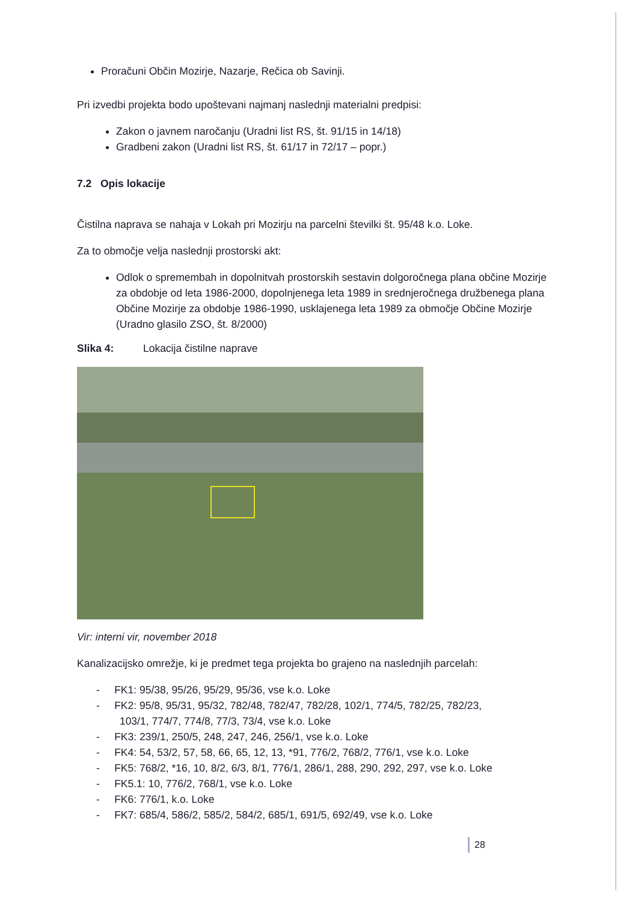Proračuni Občin Mozirje, Nazarje, Rečica ob Savinji.
Pri izvedbi projekta bodo upoštevani najmanj naslednji materialni predpisi:
Zakon o javnem naročanju (Uradni list RS, št. 91/15 in 14/18)
Gradbeni zakon (Uradni list RS, št. 61/17 in 72/17 – popr.)
7.2 Opis lokacije
Čistilna naprava se nahaja v Lokah pri Mozirju na parcelni številki št. 95/48 k.o. Loke.
Za to območje velja naslednji prostorski akt:
Odlok o spremembah in dopolnitvah prostorskih sestavin dolgoročnega plana občine Mozirje za obdobje od leta 1986-2000, dopolnjenega leta 1989 in srednjeročnega družbenega plana Občine Mozirje za obdobje 1986-1990, usklajenega leta 1989 za območje Občine Mozirje (Uradno glasilo ZSO, št. 8/2000)
Slika 4: Lokacija čistilne naprave
Vir: interni vir, november 2018
Kanalizacijsko omrežje, ki je predmet tega projekta bo grajeno na naslednjih parcelah:
- FK1: 95/38, 95/26, 95/29, 95/36, vse k.o. Loke
- FK2: 95/8, 95/31, 95/32, 782/48, 782/47, 782/28, 102/1, 774/5, 782/25, 782/23,
103/1, 774/7, 774/8, 77/3, 73/4, vse k.o. Loke
- FK3: 239/1, 250/5, 248, 247, 246, 256/1, vse k.o. Loke
- FK4: 54, 53/2, 57, 58, 66, 65, 12, 13, *91, 776/2, 768/2, 776/1, vse k.o. Loke
- FK5: 768/2, *16, 10, 8/2, 6/3, 8/1, 776/1, 286/1, 288, 290, 292, 297, vse k.o. Loke
- FK5.1: 10, 776/2, 768/1, vse k.o. Loke
- FK6: 776/1, k.o. Loke
- FK7: 685/4, 586/2, 585/2, 584/2, 685/1, 691/5, 692/49, vse k.o. Loke
28